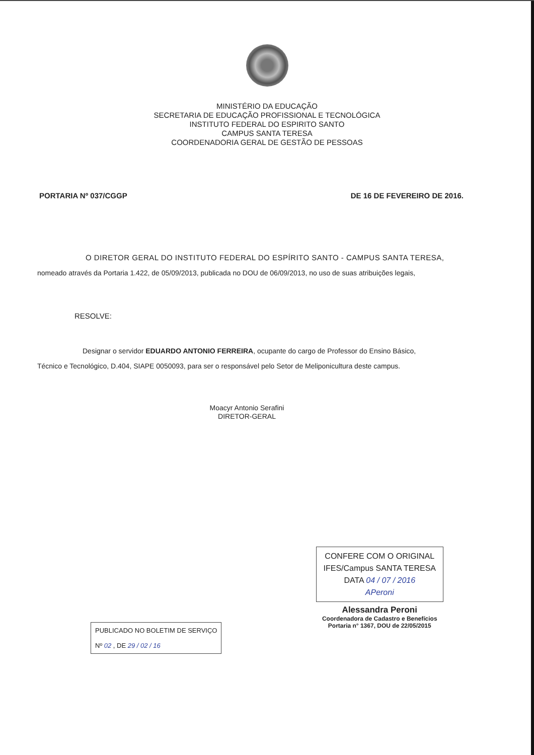MINISTÉRIO DA EDUCAÇÃO
SECRETARIA DE EDUCAÇÃO PROFISSIONAL E TECNOLÓGICA
INSTITUTO FEDERAL DO ESPIRITO SANTO
CAMPUS SANTA TERESA
COORDENADORIA GERAL DE GESTÃO DE PESSOAS
PORTARIA Nº 037/CGGP DE 16 DE FEVEREIRO DE 2016.
O DIRETOR GERAL DO INSTITUTO FEDERAL DO ESPÍRITO SANTO - CAMPUS SANTA TERESA,
nomeado através da Portaria 1.422, de 05/09/2013, publicada no DOU de 06/09/2013, no uso de suas atribuições legais,
RESOLVE:
Designar o servidor EDUARDO ANTONIO FERREIRA, ocupante do cargo de Professor do Ensino Básico,
Técnico e Tecnológico, D.404, SIAPE 0050093, para ser o responsável pelo Setor de Meliponicultura deste campus.
Moacyr Antonio Serafini
DIRETOR-GERAL
PUBLICADO NO BOLETIM DE SERVIÇO
Nº 02 , DE 29 / 02 / 16
CONFERE COM O ORIGINAL
IFES/Campus SANTA TERESA
DATA 04 / 07 / 2016
APeroni
Alessandra Peroni
Coordenadora de Cadastro e Benefícios
Portaria n° 1367, DOU de 22/05/2015